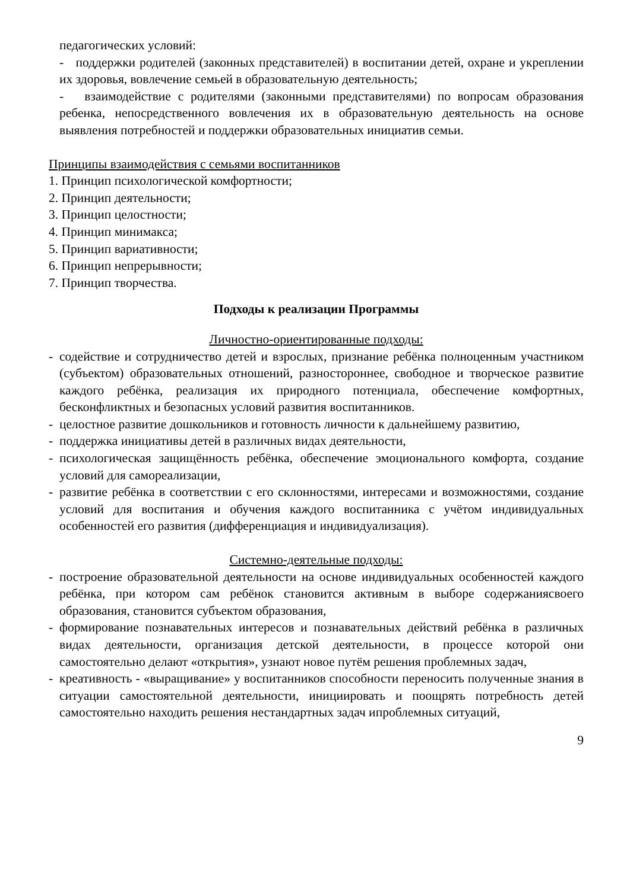педагогических условий:
- поддержки родителей (законных представителей) в воспитании детей, охране и укреплении их здоровья, вовлечение семьей в образовательную деятельность;
- взаимодействие с родителями (законными представителями) по вопросам образования ребенка, непосредственного вовлечения их в образовательную деятельность на основе выявления потребностей и поддержки образовательных инициатив семьи.
Принципы взаимодействия с семьями воспитанников
1. Принцип психологической комфортности;
2. Принцип деятельности;
3. Принцип целостности;
4. Принцип минимакса;
5. Принцип вариативности;
6. Принцип непрерывности;
7. Принцип творчества.
Подходы к реализации Программы
Личностно-ориентированные подходы:
- содействие и сотрудничество детей и взрослых, признание ребёнка полноценным участником (субъектом) образовательных отношений, разностороннее, свободное и творческое развитие каждого ребёнка, реализация их природного потенциала, обеспечение комфортных, бесконфликтных и безопасных условий развития воспитанников.
- целостное развитие дошкольников и готовность личности к дальнейшему развитию,
- поддержка инициативы детей в различных видах деятельности,
- психологическая защищённость ребёнка, обеспечение эмоционального комфорта, создание условий для самореализации,
- развитие ребёнка в соответствии с его склонностями, интересами и возможностями, создание условий для воспитания и обучения каждого воспитанника с учётом индивидуальных особенностей его развития (дифференциация и индивидуализация).
Системно-деятельные подходы:
- построение образовательной деятельности на основе индивидуальных особенностей каждого ребёнка, при котором сам ребёнок становится активным в выборе содержаниясвоего образования, становится субъектом образования,
- формирование познавательных интересов и познавательных действий ребёнка в различных видах деятельности, организация детской деятельности, в процессе которой они самостоятельно делают «открытия», узнают новое путём решения проблемных задач,
- креативность - «выращивание» у воспитанников способности переносить полученные знания в ситуации самостоятельной деятельности, инициировать и поощрять потребность детей самостоятельно находить решения нестандартных задач ипроблемных ситуаций,
9